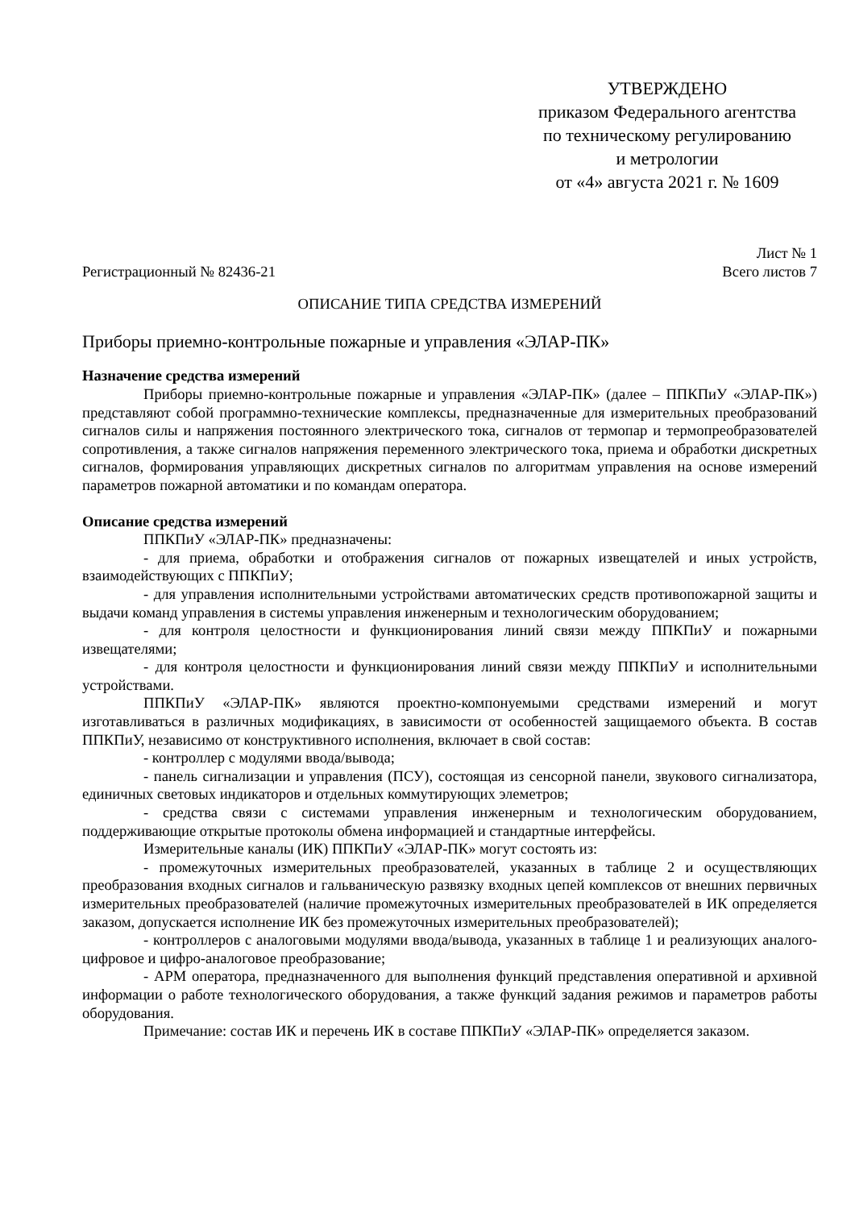УТВЕРЖДЕНО
приказом Федерального агентства
по техническому регулированию
и метрологии
от «4» августа 2021 г. № 1609
Лист № 1
Регистрационный № 82436-21 Всего листов 7
ОПИСАНИЕ ТИПА СРЕДСТВА ИЗМЕРЕНИЙ
Приборы приемно-контрольные пожарные и управления «ЭЛАР-ПК»
Назначение средства измерений
Приборы приемно-контрольные пожарные и управления «ЭЛАР-ПК» (далее – ППКПиУ «ЭЛАР-ПК») представляют собой программно-технические комплексы, предназначенные для измерительных преобразований сигналов силы и напряжения постоянного электрического тока, сигналов от термопар и термопреобразователей сопротивления, а также сигналов напряжения переменного электрического тока, приема и обработки дискретных сигналов, формирования управляющих дискретных сигналов по алгоритмам управления на основе измерений параметров пожарной автоматики и по командам оператора.
Описание средства измерений
ППКПиУ «ЭЛАР-ПК» предназначены:
- для приема, обработки и отображения сигналов от пожарных извещателей и иных устройств, взаимодействующих с ППКПиУ;
- для управления исполнительными устройствами автоматических средств противопожарной защиты и выдачи команд управления в системы управления инженерным и технологическим оборудованием;
- для контроля целостности и функционирования линий связи между ППКПиУ и пожарными извещателями;
- для контроля целостности и функционирования линий связи между ППКПиУ и исполнительными устройствами.
ППКПиУ «ЭЛАР-ПК» являются проектно-компонуемыми средствами измерений и могут изготавливаться в различных модификациях, в зависимости от особенностей защищаемого объекта. В состав ППКПиУ, независимо от конструктивного исполнения, включает в свой состав:
- контроллер с модулями ввода/вывода;
- панель сигнализации и управления (ПСУ), состоящая из сенсорной панели, звукового сигнализатора, единичных световых индикаторов и отдельных коммутирующих элеметров;
- средства связи с системами управления инженерным и технологическим оборудованием, поддерживающие открытые протоколы обмена информацией и стандартные интерфейсы.
Измерительные каналы (ИК) ППКПиУ «ЭЛАР-ПК» могут состоять из:
- промежуточных измерительных преобразователей, указанных в таблице 2 и осуществляющих преобразования входных сигналов и гальваническую развязку входных цепей комплексов от внешних первичных измерительных преобразователей (наличие промежуточных измерительных преобразователей в ИК определяется заказом, допускается исполнение ИК без промежуточных измерительных преобразователей);
- контроллеров с аналоговыми модулями ввода/вывода, указанных в таблице 1 и реализующих аналого-цифровое и цифро-аналоговое преобразование;
- АРМ оператора, предназначенного для выполнения функций представления оперативной и архивной информации о работе технологического оборудования, а также функций задания режимов и параметров работы оборудования.
Примечание: состав ИК и перечень ИК в составе ППКПиУ «ЭЛАР-ПК» определяется заказом.